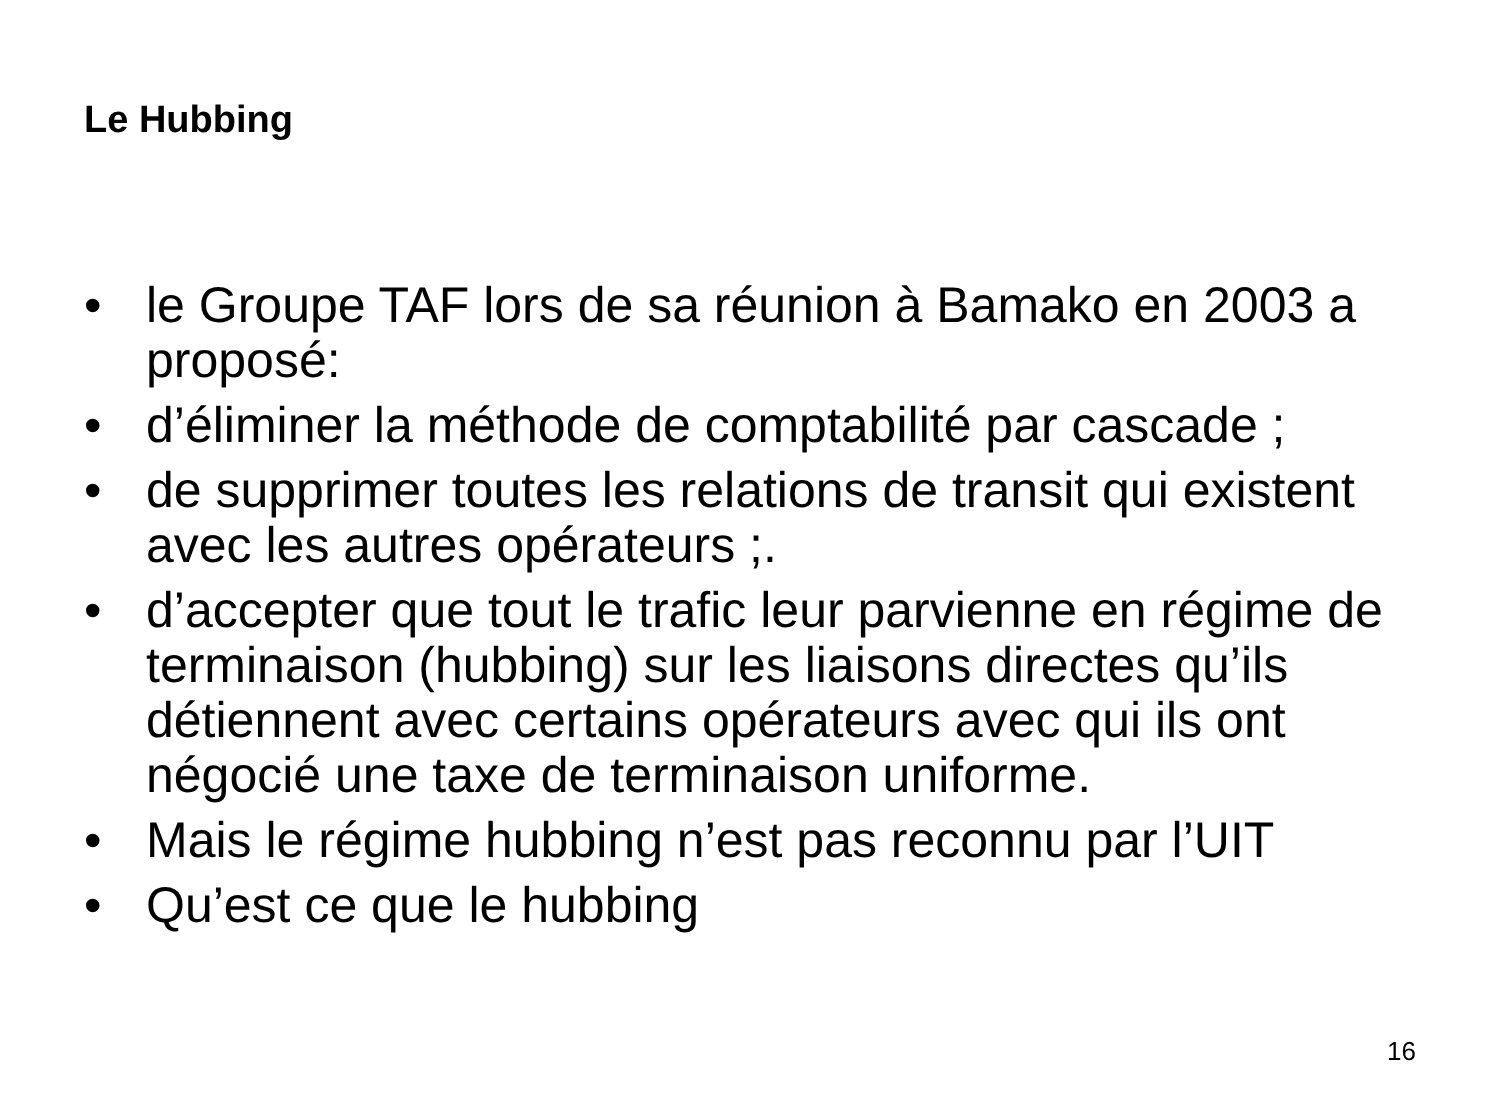Le Hubbing
• le Groupe TAF lors de sa réunion à Bamako en 2003 a proposé:
• d’éliminer la méthode de comptabilité par cascade ;
• de supprimer toutes les relations de transit qui existent avec les autres opérateurs ;.
• d’accepter que tout le trafic leur parvienne en régime de terminaison (hubbing) sur les liaisons directes qu’ils détiennent avec certains opérateurs avec qui ils ont négocié une taxe de terminaison uniforme.
• Mais le régime hubbing n’est pas reconnu par l’UIT
• Qu’est ce que le hubbing
16